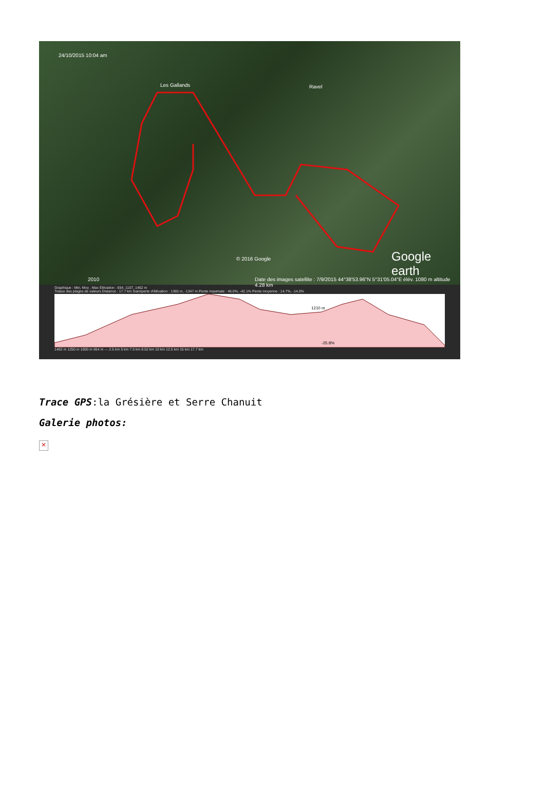24/10/2015 10:04 am
Les Gallands Ravel
© 2016 Google Google earth
2010 Date des images satellite : 7/9/2015 44°38'53.96"N 5°31'05.04"E élév. 1080 m altitude 4.28 km
Graphique : Min, Moy , Max Élévation : 654, 1107, 1462 m
Totaux des plages de valeurs Distance : 17.7 km Gain/perte d'élévation : 1365 m, -1347 m Pente maximale : 46.0%, -42.1% Pente moyenne : 14.7%, -14.0%
1210 m
-25.8%
1462 m 1250 m 1000 m 654 m — 2.5 km 5 km 7.5 km 8.52 km 10 km 12.5 km 15 km 17.7 km
Trace GPS:la Grésière et Serre Chanuit
Galerie photos:
×